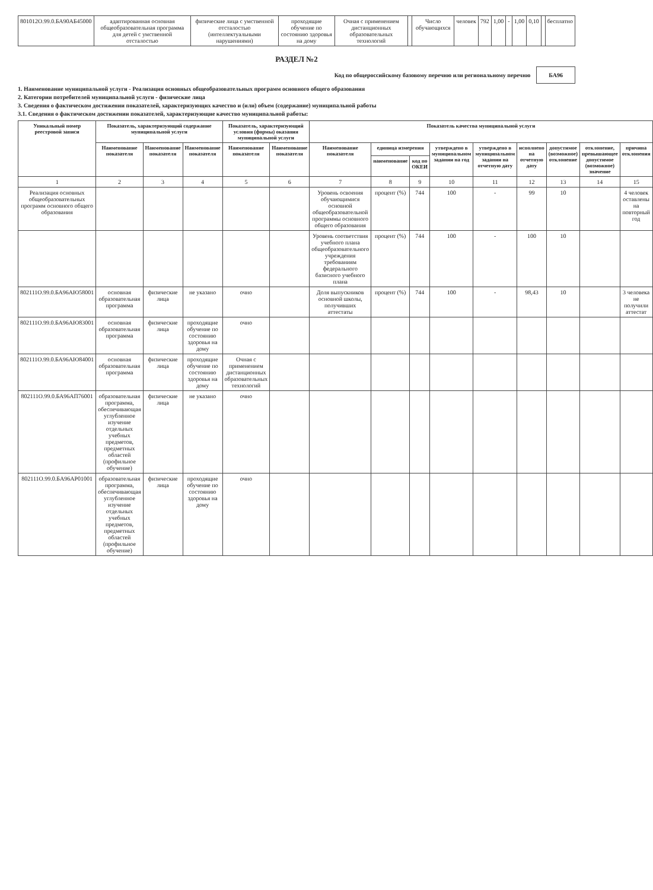| 801012О.99.0.БА90АБ45000 | адаптированная основная общеобразовательная программа для детей с умственной отсталостью | физические лица с умственной отсталостью (интеллектуальными нарушениями) | проходящие обучение по состоянию здоровья на дому | Очная с применением дистанционных образовательных технологий | | Число обучающихся | человек | 792 | 1,00 | - | 1,00 | 0,10 | | бесплатно |
РАЗДЕЛ №2
Код по общероссийскому базовому перечню или региональному перечню БА96
1. Наименование муниципальной услуги - Реализация основных общеобразовательных программ основного общего образования
2. Категории потребителей муниципальной услуги - физические лица
3. Сведения о фактическом достижении показателей, характеризующих качество и (или) объем (содержание) муниципальной работы
3.1. Сведения о фактическом достижении показателей, характеризующие качество муниципальной работы:
| Уникальный номер реестровой записи | Показатель, характеризующий содержание муниципальной услуги | | | Показатель, характеризующий условия (формы) оказания муниципальной услуги | | Показатель качества муниципальной услуги | | | | | | | | |
| --- | --- | --- | --- | --- | --- | --- | --- | --- | --- | --- | --- | --- | --- | --- |
| | Наименование показателя | Наименование показателя | Наименование показателя | Наименование показателя | Наименование показателя | Наименование показателя | единица измерения | | утверждено в муниципальном задании на год | утверждено в муниципальном задании на отчетную дату | исполнено на отчетную дату | допустимое (возможное) отклонение | отклонение, превышающее допустимое (возможное) значение | причина отклонения |
| | | | | | | | наименование | код по ОКЕИ | | | | | | |
| 1 | 2 | 3 | 4 | 5 | 6 | 7 | 8 | 9 | 10 | 11 | 12 | 13 | 14 | 15 |
| Реализация основных общеобразовательных программ основного общего образования | | | | | | Уровень освоения обучающимися основной общеобразовательной программы основного общего образования | процент (%) | 744 | 100 | - | 99 | 10 | | 4 человек оставлены на повторный год |
| | | | | | | Уровень соответствия учебного плана общеобразовательного учреждения требованиям федерального базисного учебного плана | процент (%) | 744 | 100 | - | 100 | 10 | | |
| 802111О.99.0.БА96АЮ58001 | основная образовательная программа | физические лица | не указано | очно | | Доля выпускников основной школы, получивших аттестаты | процент (%) | 744 | 100 | - | 98,43 | 10 | | 3 человека не получили аттестат |
| 802111О.99.0.БА96АЮ83001 | основная образовательная программа | физические лица | проходящие обучение по состоянию здоровья на дому | очно | | | | | | | | | | |
| 802111О.99.0.БА96АЮ84001 | основная образовательная программа | физические лица | проходящие обучение по состоянию здоровья на дому | Очная с применением дистанционных образовательных технологий | | | | | | | | | | |
| 802111О.99.0.БА96АП76001 | образовательная программа, обеспечивающая углубленное изучение отдельных учебных предметов, предметных областей (профильное обучение) | физические лица | не указано | очно | | | | | | | | | | |
| 802111О.99.0.БА96АР01001 | образовательная программа, обеспечивающая углубленное изучение отдельных учебных предметов, предметных областей (профильное обучение) | физические лица | проходящие обучение по состоянию здоровья на дому | очно | | | | | | | | | | |